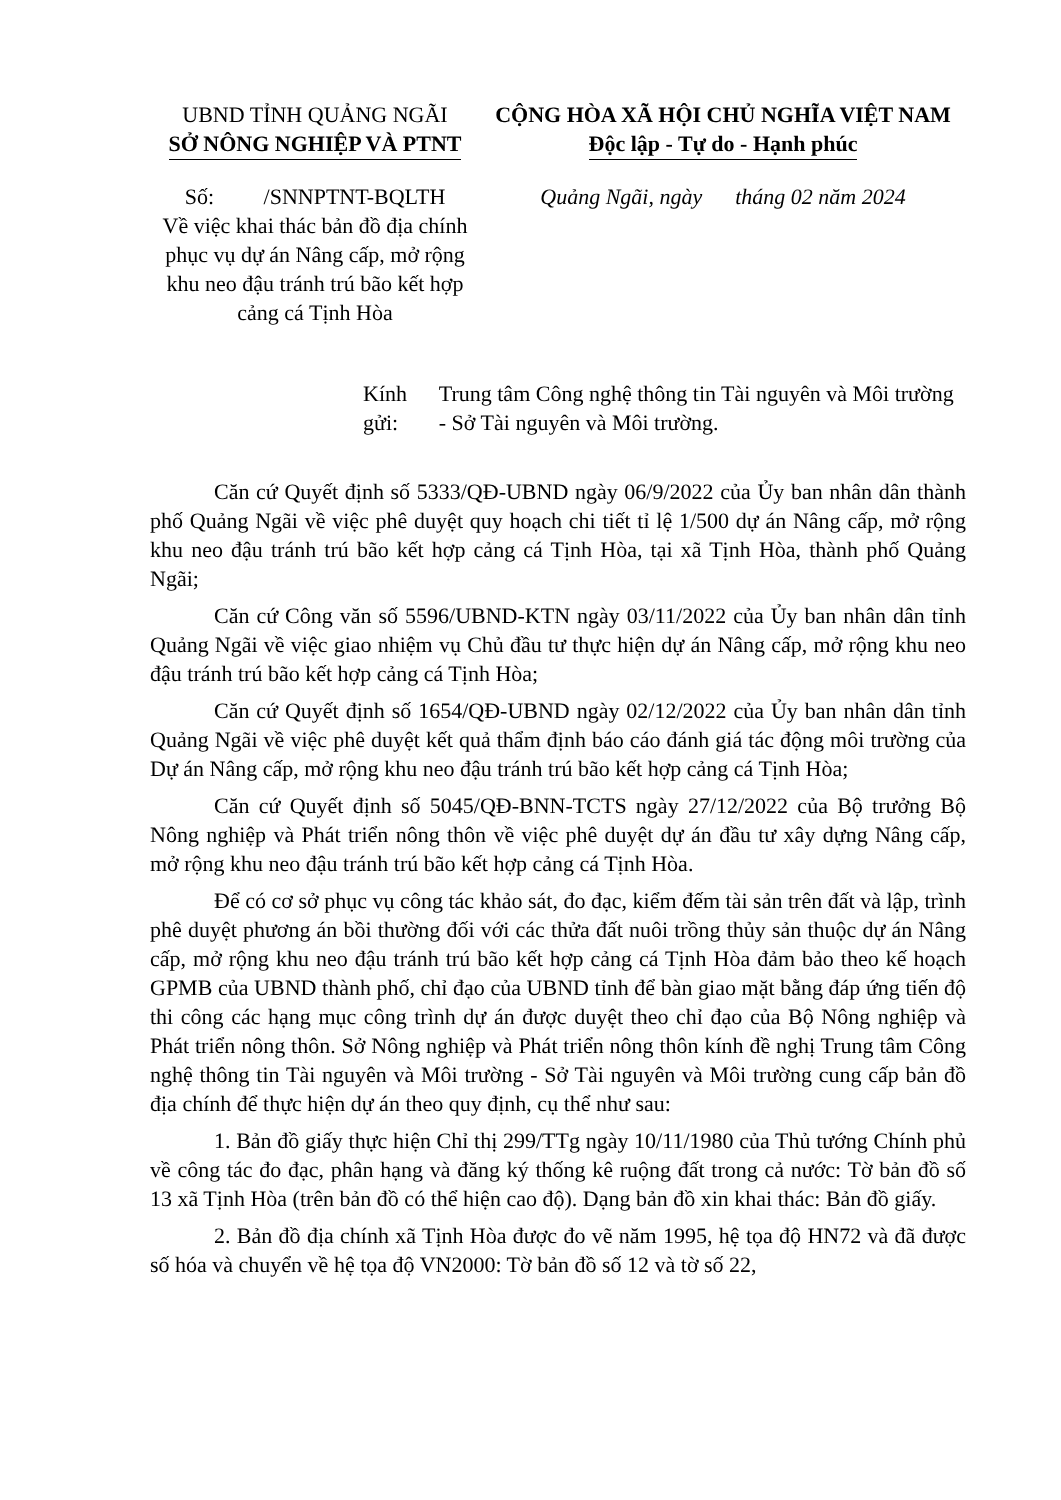UBND TỈNH QUẢNG NGÃI
SỞ NÔNG NGHIỆP VÀ PTNT
Số: /SNNPTNT-BQLTH
Về việc khai thác bản đồ địa chính phục vụ dự án Nâng cấp, mở rộng khu neo đậu tránh trú bão kết hợp cảng cá Tịnh Hòa
CỘNG HÒA XÃ HỘI CHỦ NGHĨA VIỆT NAM
Độc lập - Tự do - Hạnh phúc
Quảng Ngãi, ngày tháng 02 năm 2024
Kính gửi:
Trung tâm Công nghệ thông tin Tài nguyên và Môi trường - Sở Tài nguyên và Môi trường.
Căn cứ Quyết định số 5333/QĐ-UBND ngày 06/9/2022 của Ủy ban nhân dân thành phố Quảng Ngãi về việc phê duyệt quy hoạch chi tiết tỉ lệ 1/500 dự án Nâng cấp, mở rộng khu neo đậu tránh trú bão kết hợp cảng cá Tịnh Hòa, tại xã Tịnh Hòa, thành phố Quảng Ngãi;
Căn cứ Công văn số 5596/UBND-KTN ngày 03/11/2022 của Ủy ban nhân dân tỉnh Quảng Ngãi về việc giao nhiệm vụ Chủ đầu tư thực hiện dự án Nâng cấp, mở rộng khu neo đậu tránh trú bão kết hợp cảng cá Tịnh Hòa;
Căn cứ Quyết định số 1654/QĐ-UBND ngày 02/12/2022 của Ủy ban nhân dân tỉnh Quảng Ngãi về việc phê duyệt kết quả thẩm định báo cáo đánh giá tác động môi trường của Dự án Nâng cấp, mở rộng khu neo đậu tránh trú bão kết hợp cảng cá Tịnh Hòa;
Căn cứ Quyết định số 5045/QĐ-BNN-TCTS ngày 27/12/2022 của Bộ trưởng Bộ Nông nghiệp và Phát triển nông thôn về việc phê duyệt dự án đầu tư xây dựng Nâng cấp, mở rộng khu neo đậu tránh trú bão kết hợp cảng cá Tịnh Hòa.
Để có cơ sở phục vụ công tác khảo sát, đo đạc, kiểm đếm tài sản trên đất và lập, trình phê duyệt phương án bồi thường đối với các thửa đất nuôi trồng thủy sản thuộc dự án Nâng cấp, mở rộng khu neo đậu tránh trú bão kết hợp cảng cá Tịnh Hòa đảm bảo theo kế hoạch GPMB của UBND thành phố, chỉ đạo của UBND tỉnh để bàn giao mặt bằng đáp ứng tiến độ thi công các hạng mục công trình dự án được duyệt theo chỉ đạo của Bộ Nông nghiệp và Phát triển nông thôn. Sở Nông nghiệp và Phát triển nông thôn kính đề nghị Trung tâm Công nghệ thông tin Tài nguyên và Môi trường - Sở Tài nguyên và Môi trường cung cấp bản đồ địa chính để thực hiện dự án theo quy định, cụ thể như sau:
1. Bản đồ giấy thực hiện Chỉ thị 299/TTg ngày 10/11/1980 của Thủ tướng Chính phủ về công tác đo đạc, phân hạng và đăng ký thống kê ruộng đất trong cả nước: Tờ bản đồ số 13 xã Tịnh Hòa (trên bản đồ có thể hiện cao độ). Dạng bản đồ xin khai thác: Bản đồ giấy.
2. Bản đồ địa chính xã Tịnh Hòa được đo vẽ năm 1995, hệ tọa độ HN72 và đã được số hóa và chuyển về hệ tọa độ VN2000: Tờ bản đồ số 12 và tờ số 22,